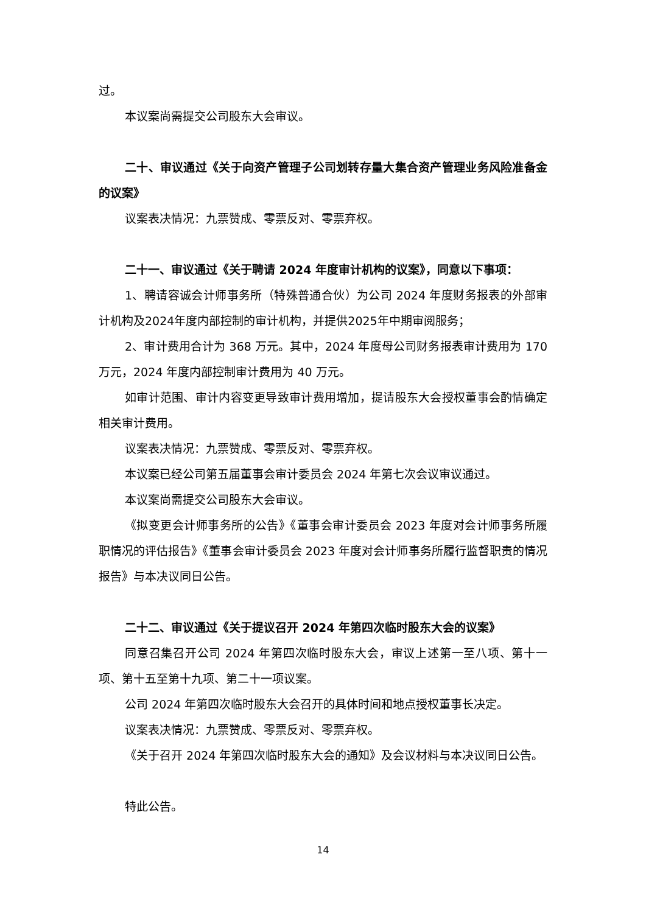过。
本议案尚需提交公司股东大会审议。
二十、审议通过《关于向资产管理子公司划转存量大集合资产管理业务风险准备金的议案》
议案表决情况：九票赞成、零票反对、零票弃权。
二十一、审议通过《关于聘请 2024 年度审计机构的议案》，同意以下事项：
1、聘请容诚会计师事务所（特殊普通合伙）为公司 2024 年度财务报表的外部审计机构及2024年度内部控制的审计机构，并提供2025年中期审阅服务；
2、审计费用合计为 368 万元。其中，2024 年度母公司财务报表审计费用为 170 万元，2024 年度内部控制审计费用为 40 万元。
如审计范围、审计内容变更导致审计费用增加，提请股东大会授权董事会酌情确定相关审计费用。
议案表决情况：九票赞成、零票反对、零票弃权。
本议案已经公司第五届董事会审计委员会 2024 年第七次会议审议通过。
本议案尚需提交公司股东大会审议。
《拟变更会计师事务所的公告》《董事会审计委员会 2023 年度对会计师事务所履职情况的评估报告》《董事会审计委员会 2023 年度对会计师事务所履行监督职责的情况报告》与本决议同日公告。
二十二、审议通过《关于提议召开 2024 年第四次临时股东大会的议案》
同意召集召开公司 2024 年第四次临时股东大会，审议上述第一至八项、第十一项、第十五至第十九项、第二十一项议案。
公司 2024 年第四次临时股东大会召开的具体时间和地点授权董事长决定。
议案表决情况：九票赞成、零票反对、零票弃权。
《关于召开 2024 年第四次临时股东大会的通知》及会议材料与本决议同日公告。
特此公告。
14